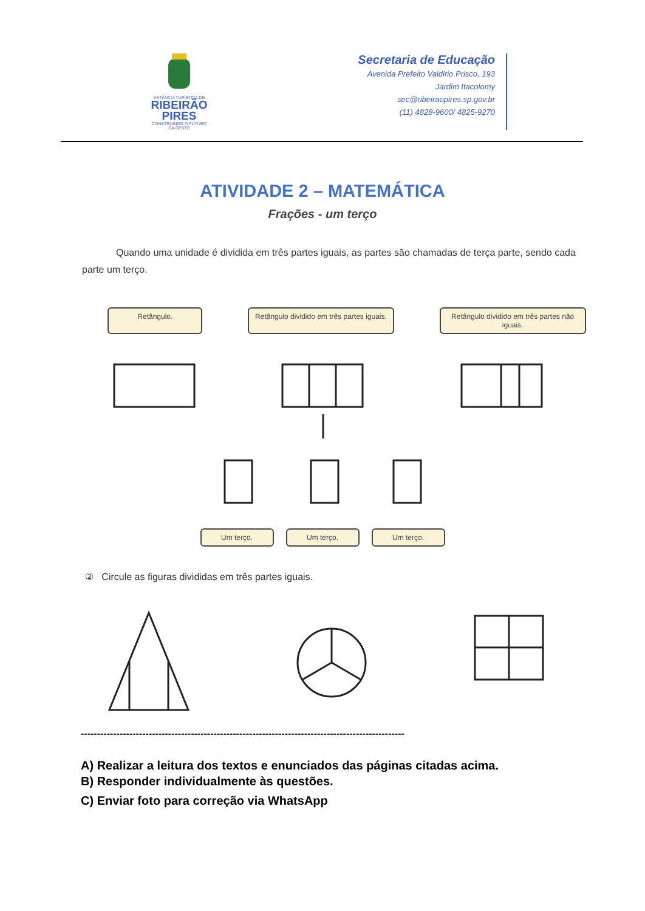ESTÂNCIA TURÍSTICA DE
RIBEIRÃO
PIRES
CONSTRUINDO O FUTURO DA GENTE
Secretaria de Educação
Avenida Prefeito Valdirio Prisco, 193
Jardim Itacolomy
sec@ribeiraopires.sp.gov.br
(11) 4828-9600/ 4825-9270
ATIVIDADE 2 – MATEMÁTICA
Frações - um terço
Quando uma unidade é dividida em três partes iguais, as partes são chamadas de terça parte, sendo cada parte um terço.
Retângulo. Retângulo dividido em três partes iguais.
Retângulo dividido em três partes não iguais.
Um terço. Um terço. Um terço.
② Circule as figuras divididas em três partes iguais.
----------------------------------------------------------------------------------------------------
A) Realizar a leitura dos textos e enunciados das páginas citadas acima.
B) Responder individualmente às questões.
C) Enviar foto para correção via WhatsApp